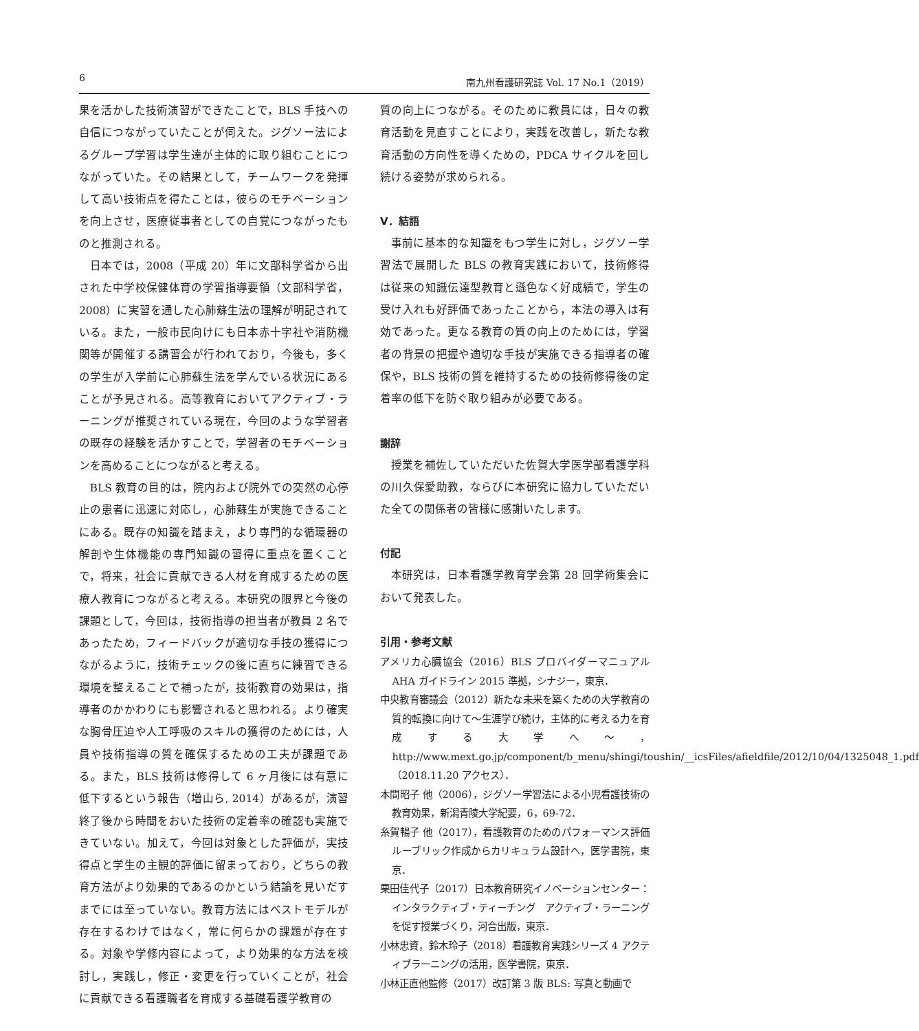6 南九州看護研究誌 Vol. 17 No.1（2019）
果を活かした技術演習ができたことで，BLS 手技への自信につながっていたことが伺えた。ジグソー法によるグループ学習は学生達が主体的に取り組むことにつながっていた。その結果として，チームワークを発揮して高い技術点を得たことは，彼らのモチベーションを向上させ，医療従事者としての自覚につながったものと推測される。
日本では，2008（平成 20）年に文部科学省から出された中学校保健体育の学習指導要領（文部科学省，2008）に実習を通した心肺蘇生法の理解が明記されている。また，一般市民向けにも日本赤十字社や消防機関等が開催する講習会が行われており，今後も，多くの学生が入学前に心肺蘇生法を学んでいる状況にあることが予見される。高等教育においてアクティブ・ラーニングが推奨されている現在，今回のような学習者の既存の経験を活かすことで，学習者のモチベーションを高めることにつながると考える。
BLS 教育の目的は，院内および院外での突然の心停止の患者に迅速に対応し，心肺蘇生が実施できることにある。既存の知識を踏まえ，より専門的な循環器の解剖や生体機能の専門知識の習得に重点を置くことで，将来，社会に貢献できる人材を育成するための医療人教育につながると考える。本研究の限界と今後の課題として，今回は，技術指導の担当者が教員 2 名であったため，フィードバックが適切な手技の獲得につながるように，技術チェックの後に直ちに練習できる環境を整えることで補ったが，技術教育の効果は，指導者のかかわりにも影響されると思われる。より確実な胸骨圧迫や人工呼吸のスキルの獲得のためには，人員や技術指導の質を確保するための工夫が課題である。また，BLS 技術は修得して 6 ヶ月後には有意に低下するという報告（増山ら, 2014）があるが，演習終了後から時間をおいた技術の定着率の確認も実施できていない。加えて，今回は対象とした評価が，実技得点と学生の主観的評価に留まっており，どちらの教育方法がより効果的であるのかという結論を見いだすまでには至っていない。教育方法にはベストモデルが存在するわけではなく，常に何らかの課題が存在する。対象や学修内容によって，より効果的な方法を検討し，実践し，修正・変更を行っていくことが，社会に貢献できる看護職者を育成する基礎看護学教育の
質の向上につながる。そのために教員には，日々の教育活動を見直すことにより，実践を改善し，新たな教育活動の方向性を導くための，PDCA サイクルを回し続ける姿勢が求められる。
V．結語
事前に基本的な知識をもつ学生に対し，ジグソー学習法で展開した BLS の教育実践において，技術修得は従来の知識伝達型教育と遜色なく好成績で，学生の受け入れも好評価であったことから，本法の導入は有効であった。更なる教育の質の向上のためには，学習者の背景の把握や適切な手技が実施できる指導者の確保や，BLS 技術の質を維持するための技術修得後の定着率の低下を防ぐ取り組みが必要である。
謝辞
授業を補佐していただいた佐賀大学医学部看護学科の川久保愛助教，ならびに本研究に協力していただいた全ての関係者の皆様に感謝いたします。
付記
本研究は，日本看護学教育学会第 28 回学術集会において発表した。
引用・参考文献
アメリカ心臓協会（2016）BLS プロバイダーマニュアル AHA ガイドライン 2015 準拠，シナジー，東京．
中央教育審議会（2012）新たな未来を築くための大学教育の質的転換に向けて～生涯学び続け，主体的に考える力を育成する大学へ～，http://www.mext.go.jp/component/b_menu/shingi/toushin/__icsFiles/afieldfile/2012/10/04/1325048_1.pdf（2018.11.20 アクセス）．
本間昭子 他（2006），ジグソー学習法による小児看護技術の教育効果，新潟青陵大学紀要，6，69-72．
糸賀暢子 他（2017），看護教育のためのパフォーマンス評価　ルーブリック作成からカリキュラム設計へ，医学書院，東京．
栗田佳代子（2017）日本教育研究イノベーションセンター：インタラクティブ・ティーチング　アクティブ・ラーニングを促す授業づくり，河合出版，東京．
小林忠資，鈴木玲子（2018）看護教育実践シリーズ 4 アクティブラーニングの活用，医学書院，東京．
小林正直他監修（2017）改訂第 3 版 BLS: 写真と動画で